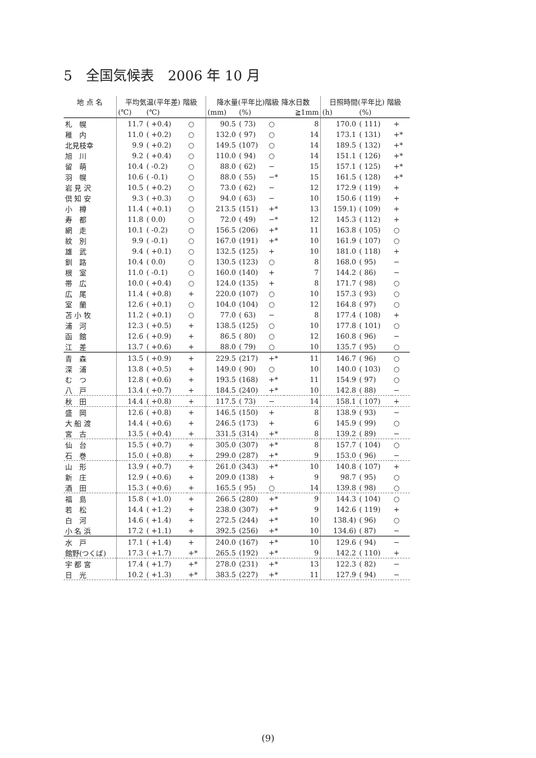5　全国気候表　2006 年 10 月
| 地 点 名 | 平均気温(平年差) 階級 | | | 降水量(平年比)階級 降水日数 | | | | 日照時間(平年比) 階級 | | |
| --- | --- | --- | --- | --- | --- | --- | --- | --- | --- | --- |
| | (℃) | (℃) | | (mm) | (%) | | ≧1mm | (h) | (%) | |
| 札 幌 | 11.7 | ( +0.4) | ○ | 90.5 | ( 73) | ○ | 8 | 170.0 | ( 111) | + |
| 稚 内 | 11.0 | ( +0.2) | ○ | 132.0 | ( 97) | ○ | 14 | 173.1 | ( 131) | +* |
| 北見枝幸 | 9.9 | ( +0.2) | ○ | 149.5 | (107) | ○ | 14 | 189.5 | ( 132) | +* |
| 旭 川 | 9.2 | ( +0.4) | ○ | 110.0 | ( 94) | ○ | 14 | 151.1 | ( 126) | +* |
| 留 萌 | 10.4 | ( -0.2) | ○ | 88.0 | ( 62) | − | 15 | 157.1 | ( 125) | +* |
| 羽 幌 | 10.6 | ( -0.1) | ○ | 88.0 | ( 55) | −* | 15 | 161.5 | ( 128) | +* |
| 岩 見 沢 | 10.5 | ( +0.2) | ○ | 73.0 | ( 62) | − | 12 | 172.9 | ( 119) | + |
| 倶 知 安 | 9.3 | ( +0.3) | ○ | 94.0 | ( 63) | − | 10 | 150.6 | ( 119) | + |
| 小 樽 | 11.4 | ( +0.1) | ○ | 213.5 | (151) | +* | 13 | 159.1) | ( 109) | + |
| 寿 都 | 11.8 | ( 0.0) | ○ | 72.0 | ( 49) | −* | 12 | 145.3 | ( 112) | + |
| 網 走 | 10.1 | ( -0.2) | ○ | 156.5 | (206) | +* | 11 | 163.8 | ( 105) | ○ |
| 紋 別 | 9.9 | ( -0.1) | ○ | 167.0 | (191) | +* | 10 | 161.9 | ( 107) | ○ |
| 雄 武 | 9.4 | ( +0.1) | ○ | 132.5 | (125) | + | 10 | 181.0 | ( 118) | + |
| 釧 路 | 10.4 | ( 0.0) | ○ | 130.5 | (123) | ○ | 8 | 168.0 | ( 95) | − |
| 根 室 | 11.0 | ( -0.1) | ○ | 160.0 | (140) | + | 7 | 144.2 | ( 86) | − |
| 帯 広 | 10.0 | ( +0.4) | ○ | 124.0 | (135) | + | 8 | 171.7 | ( 98) | ○ |
| 広 尾 | 11.4 | ( +0.8) | + | 220.0 | (107) | ○ | 10 | 157.3 | ( 93) | ○ |
| 室 蘭 | 12.6 | ( +0.1) | ○ | 104.0 | (104) | ○ | 12 | 164.8 | ( 97) | ○ |
| 苫 小 牧 | 11.2 | ( +0.1) | ○ | 77.0 | ( 63) | − | 8 | 177.4 | ( 108) | + |
| 浦 河 | 12.3 | ( +0.5) | + | 138.5 | (125) | ○ | 10 | 177.8 | ( 101) | ○ |
| 函 館 | 12.6 | ( +0.9) | + | 86.5 | ( 80) | ○ | 12 | 160.8 | ( 96) | − |
| 江 差 | 13.7 | ( +0.6) | + | 88.0 | ( 79) | ○ | 10 | 135.7 | ( 95) | ○ |
| 青 森 | 13.5 | ( +0.9) | + | 229.5 | (217) | +* | 11 | 146.7 | ( 96) | ○ |
| 深 浦 | 13.8 | ( +0.5) | + | 149.0 | ( 90) | ○ | 10 | 140.0 | ( 103) | ○ |
| む つ | 12.8 | ( +0.6) | + | 193.5 | (168) | +* | 11 | 154.9 | ( 97) | ○ |
| 八 戸 | 13.4 | ( +0.7) | + | 184.5 | (240) | +* | 10 | 142.8 | ( 88) | − |
| 秋 田 | 14.4 | ( +0.8) | + | 117.5 | ( 73) | − | 14 | 158.1 | ( 107) | + |
| 盛 岡 | 12.6 | ( +0.8) | + | 146.5 | (150) | + | 8 | 138.9 | ( 93) | − |
| 大 船 渡 | 14.4 | ( +0.6) | + | 246.5 | (173) | + | 6 | 145.9 | ( 99) | ○ |
| 宮 古 | 13.5 | ( +0.4) | + | 331.5 | (314) | +* | 8 | 139.2 | ( 89) | − |
| 仙 台 | 15.5 | ( +0.7) | + | 305.0 | (307) | +* | 8 | 157.7 | ( 104) | ○ |
| 石 巻 | 15.0 | ( +0.8) | + | 299.0 | (287) | +* | 9 | 153.0 | ( 96) | − |
| 山 形 | 13.9 | ( +0.7) | + | 261.0 | (343) | +* | 10 | 140.8 | ( 107) | + |
| 新 庄 | 12.9 | ( +0.6) | + | 209.0 | (138) | + | 9 | 98.7 | ( 95) | ○ |
| 酒 田 | 15.3 | ( +0.6) | + | 165.5 | ( 95) | ○ | 14 | 139.8 | ( 98) | ○ |
| 福 島 | 15.8 | ( +1.0) | + | 266.5 | (280) | +* | 9 | 144.3 | ( 104) | ○ |
| 若 松 | 14.4 | ( +1.2) | + | 238.0 | (307) | +* | 9 | 142.6 | ( 119) | + |
| 白 河 | 14.6 | ( +1.4) | + | 272.5 | (244) | +* | 10 | 138.4) | ( 96) | ○ |
| 小 名 浜 | 17.2 | ( +1.1) | + | 392.5 | (256) | +* | 10 | 134.6) | ( 87) | − |
| 水 戸 | 17.1 | ( +1.4) | + | 240.0 | (167) | +* | 10 | 129.6 | ( 94) | − |
| 館野(つくば) | 17.3 | ( +1.7) | +* | 265.5 | (192) | +* | 9 | 142.2 | ( 110) | + |
| 宇 都 宮 | 17.4 | ( +1.7) | +* | 278.0 | (231) | +* | 13 | 122.3 | ( 82) | − |
| 日 光 | 10.2 | ( +1.3) | +* | 383.5 | (227) | +* | 11 | 127.9 | ( 94) | − |
(9)